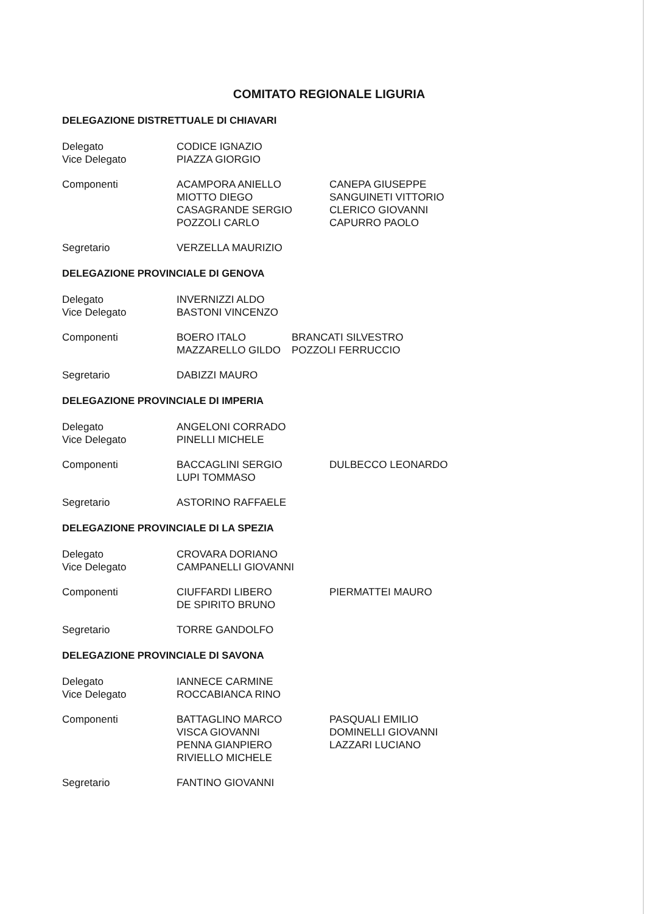COMITATO REGIONALE LIGURIA
DELEGAZIONE DISTRETTUALE DI CHIAVARI
| Delegato | CODICE IGNAZIO | |
| Vice Delegato | PIAZZA GIORGIO | |
| Componenti | ACAMPORA ANIELLO MIOTTO DIEGO CASAGRANDE SERGIO POZZOLI CARLO | CANEPA GIUSEPPE SANGUINETI VITTORIO CLERICO GIOVANNI CAPURRO PAOLO |
| Segretario | VERZELLA MAURIZIO | |
DELEGAZIONE PROVINCIALE DI GENOVA
| Delegato | INVERNIZZI ALDO | |
| Vice Delegato | BASTONI VINCENZO | |
| Componenti | BOERO ITALO MAZZARELLO GILDO | BRANCATI SILVESTRO POZZOLI FERRUCCIO |
| Segretario | DABIZZI MAURO | |
DELEGAZIONE PROVINCIALE DI IMPERIA
| Delegato | ANGELONI CORRADO | |
| Vice Delegato | PINELLI MICHELE | |
| Componenti | BACCAGLINI SERGIO LUPI TOMMASO | DULBECCO LEONARDO |
| Segretario | ASTORINO RAFFAELE | |
DELEGAZIONE PROVINCIALE DI LA SPEZIA
| Delegato | CROVARA DORIANO | |
| Vice Delegato | CAMPANELLI GIOVANNI | |
| Componenti | CIUFFARDI LIBERO DE SPIRITO BRUNO | PIERMATTEI MAURO |
| Segretario | TORRE GANDOLFO | |
DELEGAZIONE PROVINCIALE DI SAVONA
| Delegato | IANNECE CARMINE | |
| Vice Delegato | ROCCABIANCA RINO | |
| Componenti | BATTAGLINO MARCO VISCA GIOVANNI PENNA GIANPIERO RIVIELLO MICHELE | PASQUALI EMILIO DOMINELLI GIOVANNI LAZZARI LUCIANO |
| Segretario | FANTINO GIOVANNI | |